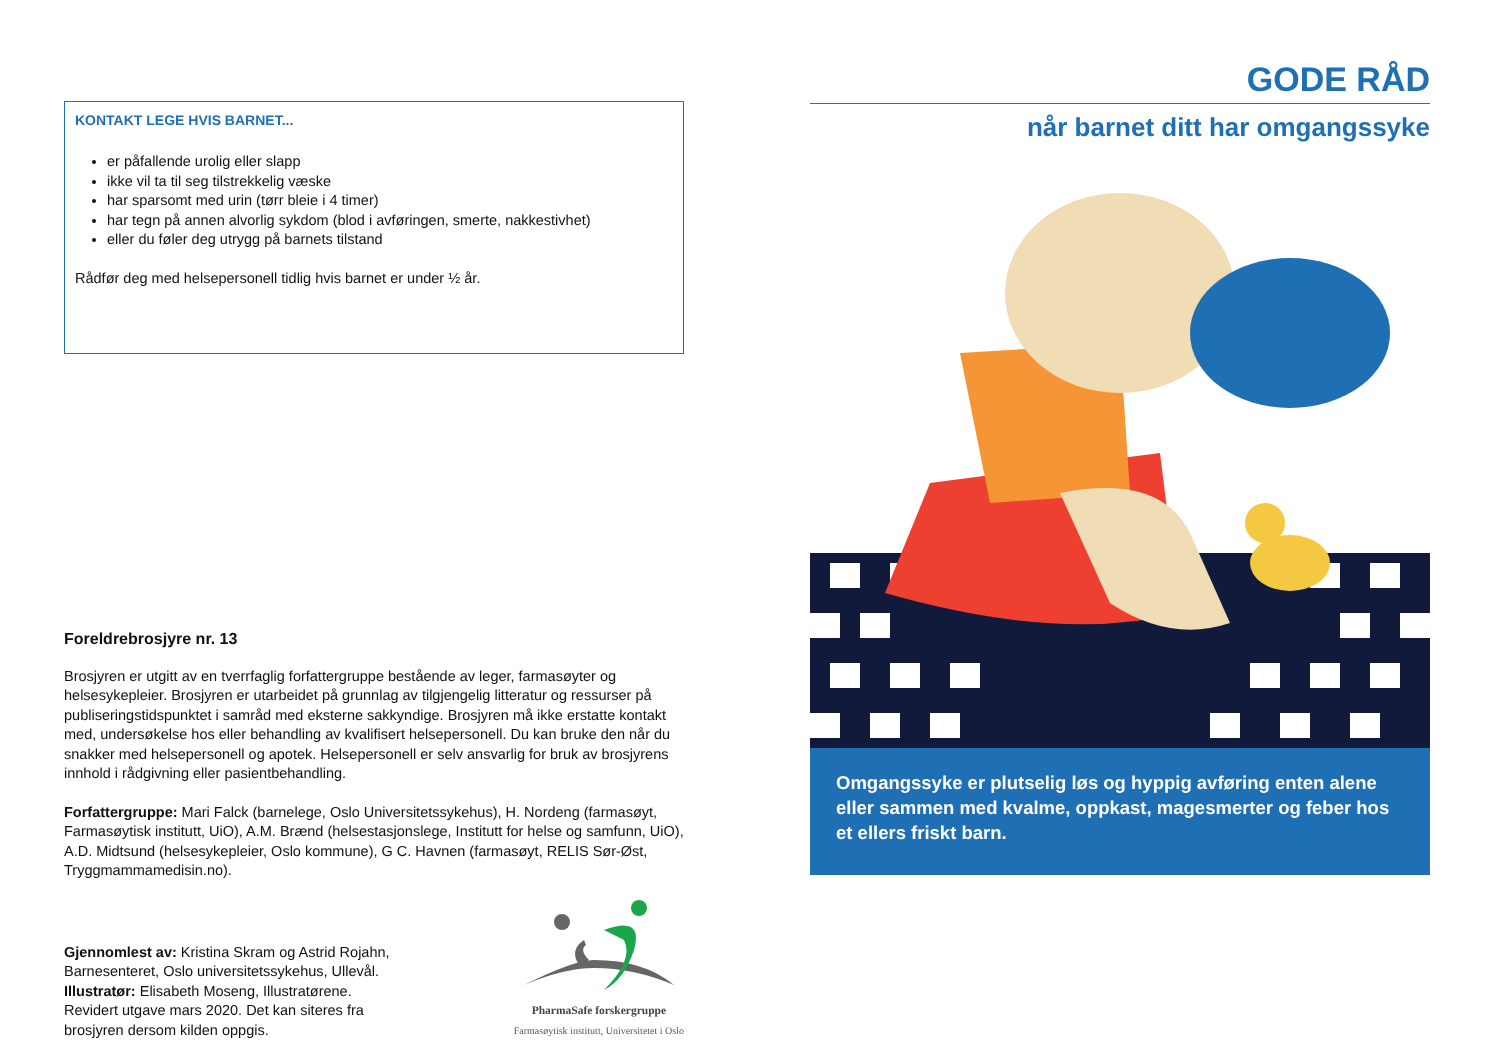KONTAKT LEGE HVIS BARNET...
er påfallende urolig eller slapp
ikke vil ta til seg tilstrekkelig væske
har sparsomt med urin (tørr bleie i 4 timer)
har tegn på annen alvorlig sykdom (blod i avføringen, smerte, nakkestivhet)
eller du føler deg utrygg på barnets tilstand
Rådfør deg med helsepersonell tidlig hvis barnet er under ½ år.
Foreldrebrosjyre nr. 13
Brosjyren er utgitt av en tverrfaglig forfattergruppe bestående av leger, farmasøyter og helsesykepleier. Brosjyren er utarbeidet på grunnlag av tilgjengelig litteratur og ressurser på publiseringstidspunktet i samråd med eksterne sakkyndige. Brosjyren må ikke erstatte kontakt med, undersøkelse hos eller behandling av kvalifisert helsepersonell. Du kan bruke den når du snakker med helsepersonell og apotek. Helsepersonell er selv ansvarlig for bruk av brosjyrens innhold i rådgivning eller pasientbehandling.
Forfattergruppe: Mari Falck (barnelege, Oslo Universitetssykehus), H. Nordeng (farmasøyt, Farmasøytisk institutt, UiO), A.M. Brænd (helsestasjonslege, Institutt for helse og samfunn, UiO), A.D. Midtsund (helsesykepleier, Oslo kommune), G C. Havnen (farmasøyt, RELIS Sør-Øst, Tryggmammamedisin.no).
Gjennomlest av: Kristina Skram og Astrid Rojahn,
Barnesenteret, Oslo universitetssykehus, Ullevål.
Illustratør: Elisabeth Moseng, Illustratørene.
Revidert utgave mars 2020. Det kan siteres fra
brosjyren dersom kilden oppgis.
PharmaSafe forskergruppe
Farmasøytisk institutt, Universitetet i Oslo
GODE RÅD
når barnet ditt har omgangssyke
Omgangssyke er plutselig løs og hyppig avføring enten alene eller sammen med kvalme, oppkast, magesmerter og feber hos et ellers friskt barn.